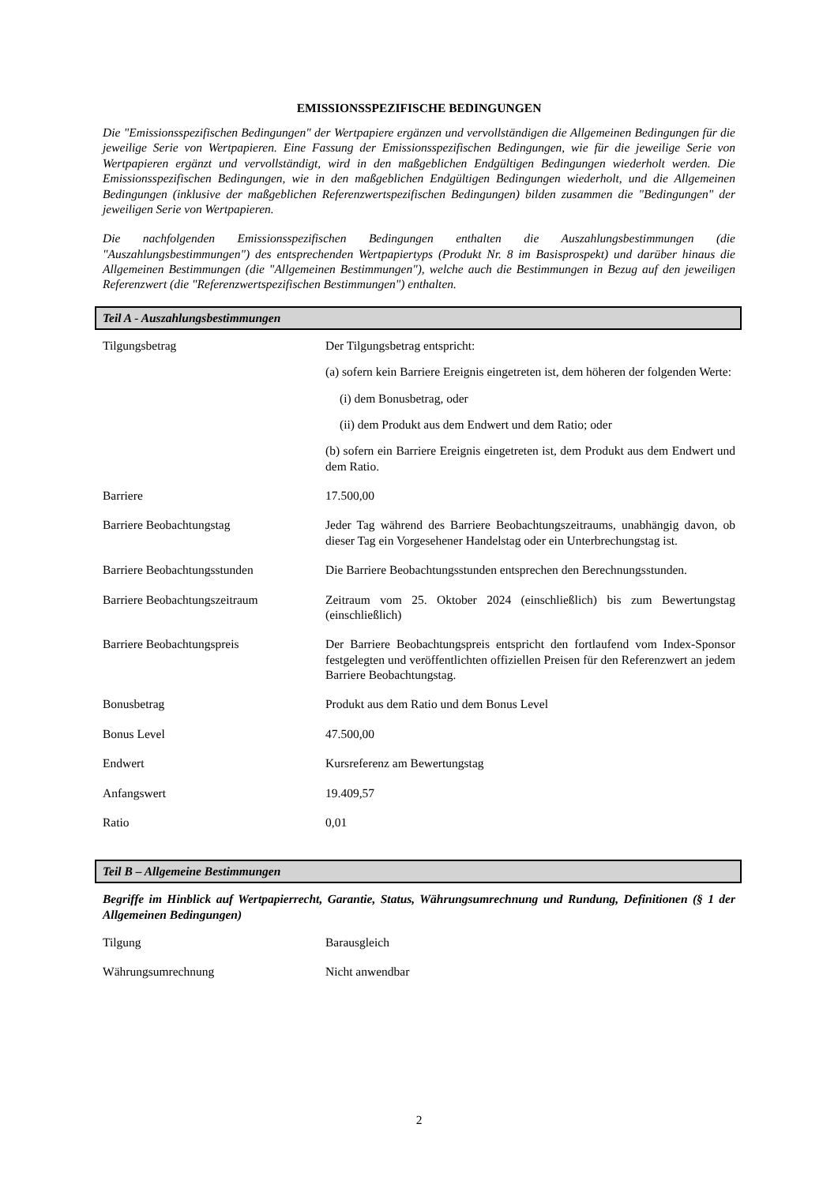EMISSIONSSPEZIFISCHE BEDINGUNGEN
Die "Emissionsspezifischen Bedingungen" der Wertpapiere ergänzen und vervollständigen die Allgemeinen Bedingungen für die jeweilige Serie von Wertpapieren. Eine Fassung der Emissionsspezifischen Bedingungen, wie für die jeweilige Serie von Wertpapieren ergänzt und vervollständigt, wird in den maßgeblichen Endgültigen Bedingungen wiederholt werden. Die Emissionsspezifischen Bedingungen, wie in den maßgeblichen Endgültigen Bedingungen wiederholt, und die Allgemeinen Bedingungen (inklusive der maßgeblichen Referenzwertspezifischen Bedingungen) bilden zusammen die "Bedingungen" der jeweiligen Serie von Wertpapieren.
Die nachfolgenden Emissionsspezifischen Bedingungen enthalten die Auszahlungsbestimmungen (die "Auszahlungsbestimmungen") des entsprechenden Wertpapiertyps (Produkt Nr. 8 im Basisprospekt) und darüber hinaus die Allgemeinen Bestimmungen (die "Allgemeinen Bestimmungen"), welche auch die Bestimmungen in Bezug auf den jeweiligen Referenzwert (die "Referenzwertspezifischen Bestimmungen") enthalten.
Teil A - Auszahlungsbestimmungen
| Tilgungsbetrag | Der Tilgungsbetrag entspricht: (a) sofern kein Barriere Ereignis eingetreten ist, dem höheren der folgenden Werte: (i) dem Bonusbetrag, oder (ii) dem Produkt aus dem Endwert und dem Ratio; oder (b) sofern ein Barriere Ereignis eingetreten ist, dem Produkt aus dem Endwert und dem Ratio. |
| Barriere | 17.500,00 |
| Barriere Beobachtungstag | Jeder Tag während des Barriere Beobachtungszeitraums, unabhängig davon, ob dieser Tag ein Vorgesehener Handelstag oder ein Unterbrechungstag ist. |
| Barriere Beobachtungsstunden | Die Barriere Beobachtungsstunden entsprechen den Berechnungsstunden. |
| Barriere Beobachtungszeitraum | Zeitraum vom 25. Oktober 2024 (einschließlich) bis zum Bewertungstag (einschließlich) |
| Barriere Beobachtungspreis | Der Barriere Beobachtungspreis entspricht den fortlaufend vom Index-Sponsor festgelegten und veröffentlichten offiziellen Preisen für den Referenzwert an jedem Barriere Beobachtungstag. |
| Bonusbetrag | Produkt aus dem Ratio und dem Bonus Level |
| Bonus Level | 47.500,00 |
| Endwert | Kursreferenz am Bewertungstag |
| Anfangswert | 19.409,57 |
| Ratio | 0,01 |
Teil B – Allgemeine Bestimmungen
Begriffe im Hinblick auf Wertpapierrecht, Garantie, Status, Währungsumrechnung und Rundung, Definitionen (§ 1 der Allgemeinen Bedingungen)
| Tilgung | Barausgleich |
| Währungsumrechnung | Nicht anwendbar |
2